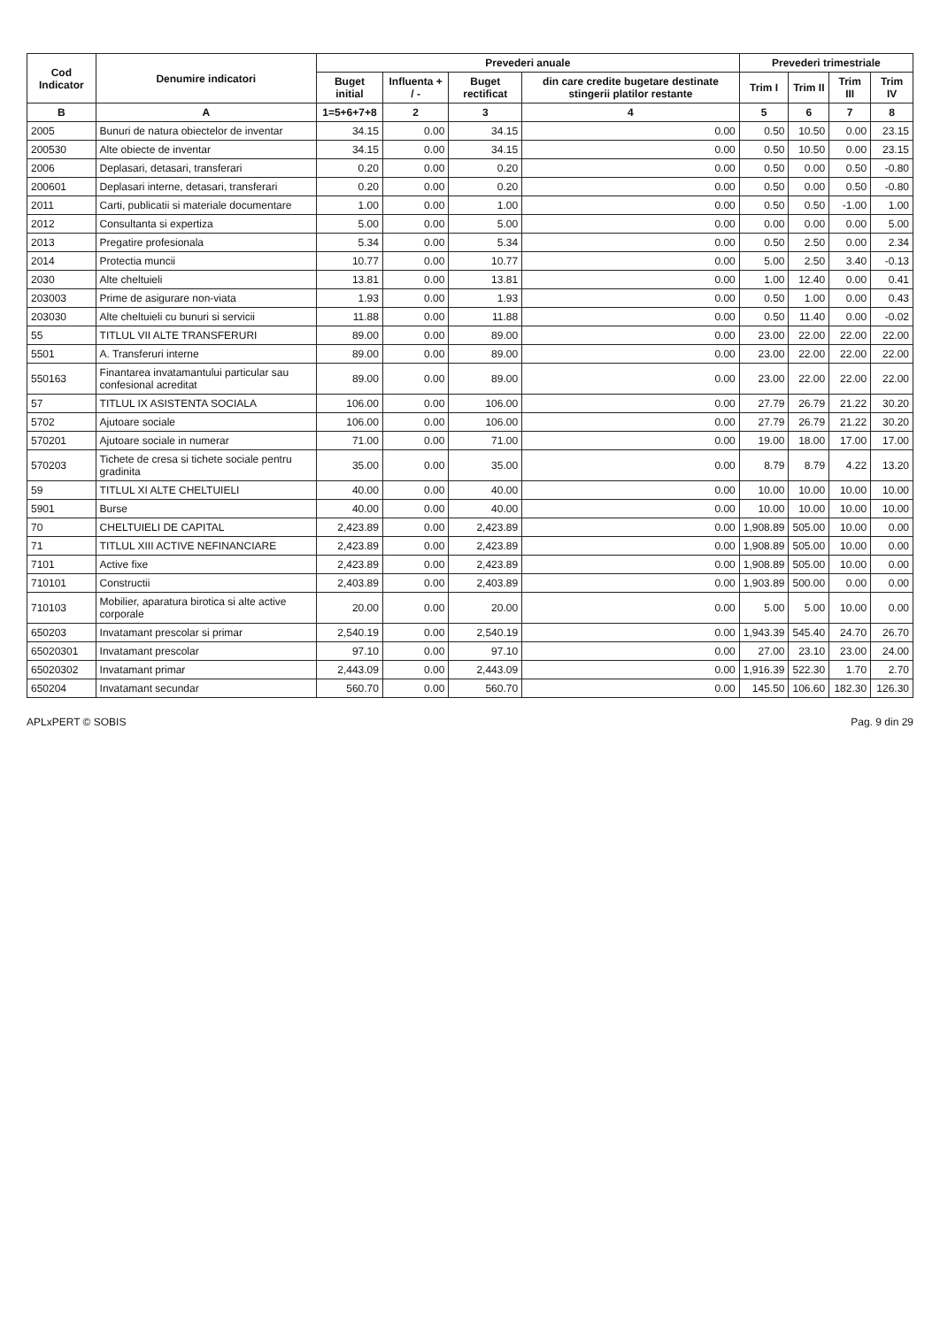| Cod Indicator | Denumire indicatori | Prevederi anuale | | | | Prevederi trimestriale | | | |
| --- | --- | --- | --- | --- | --- | --- | --- | --- | --- |
| | | Buget initial | Influenta + / - | Buget rectificat | din care credite bugetare destinate stingerii platilor restante | Trim I | Trim II | Trim III | Trim IV |
| B | A | 1=5+6+7+8 | 2 | 3 | 4 | 5 | 6 | 7 | 8 |
| 2005 | Bunuri de natura obiectelor de inventar | 34.15 | 0.00 | 34.15 | 0.00 | 0.50 | 10.50 | 0.00 | 23.15 |
| 200530 | Alte obiecte de inventar | 34.15 | 0.00 | 34.15 | 0.00 | 0.50 | 10.50 | 0.00 | 23.15 |
| 2006 | Deplasari, detasari, transferari | 0.20 | 0.00 | 0.20 | 0.00 | 0.50 | 0.00 | 0.50 | -0.80 |
| 200601 | Deplasari interne, detasari, transferari | 0.20 | 0.00 | 0.20 | 0.00 | 0.50 | 0.00 | 0.50 | -0.80 |
| 2011 | Carti, publicatii si materiale documentare | 1.00 | 0.00 | 1.00 | 0.00 | 0.50 | 0.50 | -1.00 | 1.00 |
| 2012 | Consultanta si expertiza | 5.00 | 0.00 | 5.00 | 0.00 | 0.00 | 0.00 | 0.00 | 5.00 |
| 2013 | Pregatire profesionala | 5.34 | 0.00 | 5.34 | 0.00 | 0.50 | 2.50 | 0.00 | 2.34 |
| 2014 | Protectia muncii | 10.77 | 0.00 | 10.77 | 0.00 | 5.00 | 2.50 | 3.40 | -0.13 |
| 2030 | Alte cheltuieli | 13.81 | 0.00 | 13.81 | 0.00 | 1.00 | 12.40 | 0.00 | 0.41 |
| 203003 | Prime de asigurare non-viata | 1.93 | 0.00 | 1.93 | 0.00 | 0.50 | 1.00 | 0.00 | 0.43 |
| 203030 | Alte cheltuieli cu bunuri si servicii | 11.88 | 0.00 | 11.88 | 0.00 | 0.50 | 11.40 | 0.00 | -0.02 |
| 55 | TITLUL VII ALTE TRANSFERURI | 89.00 | 0.00 | 89.00 | 0.00 | 23.00 | 22.00 | 22.00 | 22.00 |
| 5501 | A. Transferuri interne | 89.00 | 0.00 | 89.00 | 0.00 | 23.00 | 22.00 | 22.00 | 22.00 |
| 550163 | Finantarea invatamantului particular sau confesional acreditat | 89.00 | 0.00 | 89.00 | 0.00 | 23.00 | 22.00 | 22.00 | 22.00 |
| 57 | TITLUL IX ASISTENTA SOCIALA | 106.00 | 0.00 | 106.00 | 0.00 | 27.79 | 26.79 | 21.22 | 30.20 |
| 5702 | Ajutoare sociale | 106.00 | 0.00 | 106.00 | 0.00 | 27.79 | 26.79 | 21.22 | 30.20 |
| 570201 | Ajutoare sociale in numerar | 71.00 | 0.00 | 71.00 | 0.00 | 19.00 | 18.00 | 17.00 | 17.00 |
| 570203 | Tichete de cresa si tichete sociale pentru gradinita | 35.00 | 0.00 | 35.00 | 0.00 | 8.79 | 8.79 | 4.22 | 13.20 |
| 59 | TITLUL XI ALTE CHELTUIELI | 40.00 | 0.00 | 40.00 | 0.00 | 10.00 | 10.00 | 10.00 | 10.00 |
| 5901 | Burse | 40.00 | 0.00 | 40.00 | 0.00 | 10.00 | 10.00 | 10.00 | 10.00 |
| 70 | CHELTUIELI DE CAPITAL | 2,423.89 | 0.00 | 2,423.89 | 0.00 | 1,908.89 | 505.00 | 10.00 | 0.00 |
| 71 | TITLUL XIII ACTIVE NEFINANCIARE | 2,423.89 | 0.00 | 2,423.89 | 0.00 | 1,908.89 | 505.00 | 10.00 | 0.00 |
| 7101 | Active fixe | 2,423.89 | 0.00 | 2,423.89 | 0.00 | 1,908.89 | 505.00 | 10.00 | 0.00 |
| 710101 | Constructii | 2,403.89 | 0.00 | 2,403.89 | 0.00 | 1,903.89 | 500.00 | 0.00 | 0.00 |
| 710103 | Mobilier, aparatura birotica si alte active corporale | 20.00 | 0.00 | 20.00 | 0.00 | 5.00 | 5.00 | 10.00 | 0.00 |
| 650203 | Invatamant prescolar si primar | 2,540.19 | 0.00 | 2,540.19 | 0.00 | 1,943.39 | 545.40 | 24.70 | 26.70 |
| 65020301 | Invatamant prescolar | 97.10 | 0.00 | 97.10 | 0.00 | 27.00 | 23.10 | 23.00 | 24.00 |
| 65020302 | Invatamant primar | 2,443.09 | 0.00 | 2,443.09 | 0.00 | 1,916.39 | 522.30 | 1.70 | 2.70 |
| 650204 | Invatamant secundar | 560.70 | 0.00 | 560.70 | 0.00 | 145.50 | 106.60 | 182.30 | 126.30 |
APLxPERT © SOBIS Pag. 9 din 29